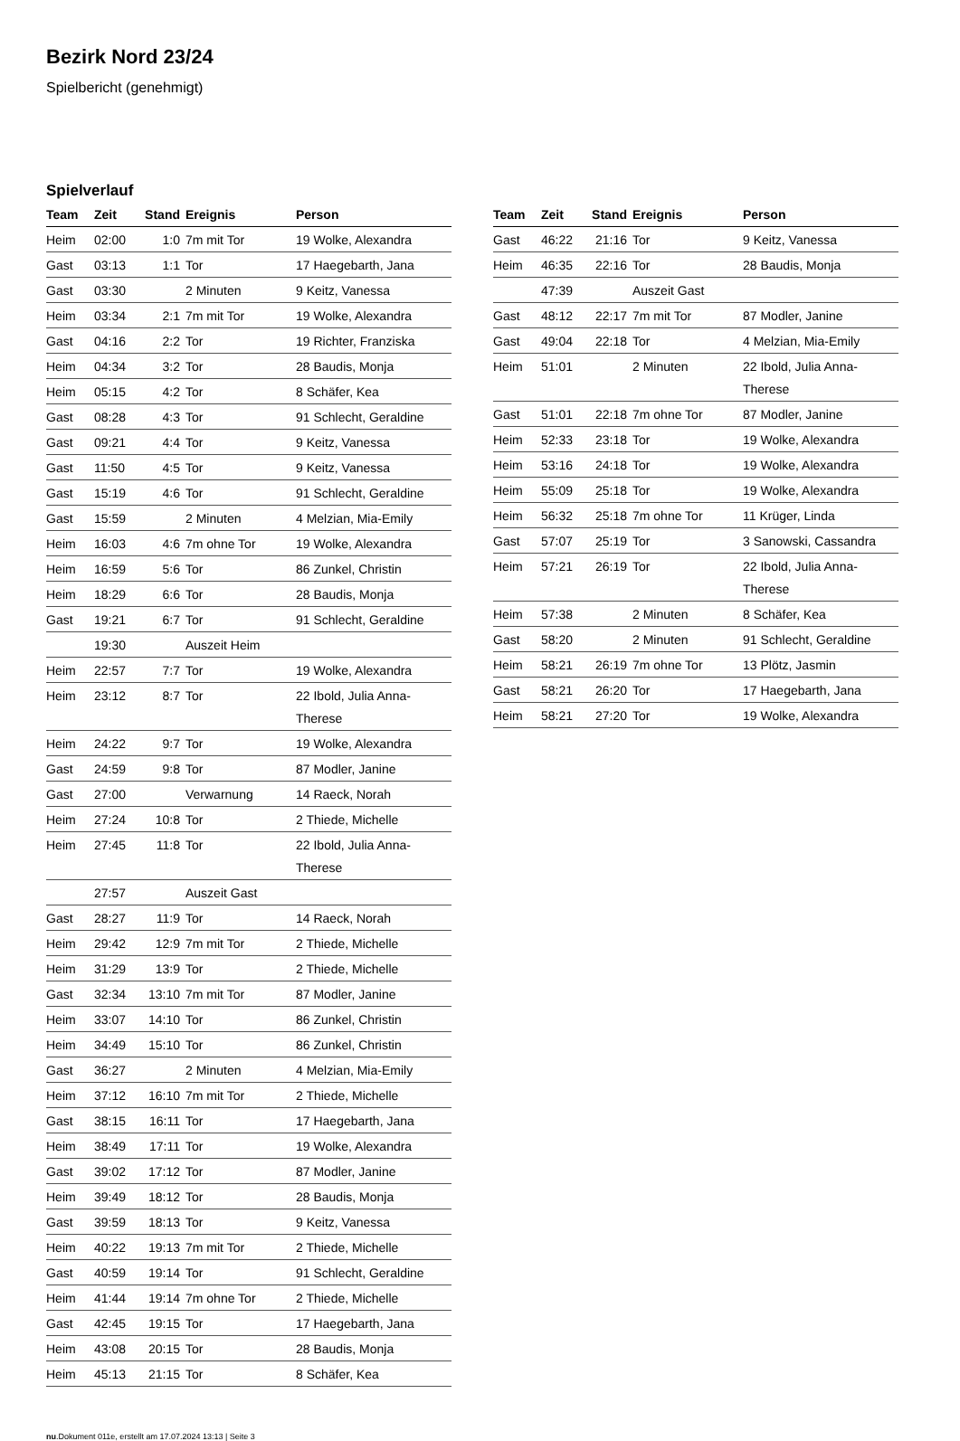Bezirk Nord 23/24
Spielbericht (genehmigt)
Spielverlauf
| Team | Zeit | Stand | Ereignis | Person |
| --- | --- | --- | --- | --- |
| Heim | 02:00 | 1:0 | 7m mit Tor | 19 Wolke, Alexandra |
| Gast | 03:13 | 1:1 | Tor | 17 Haegebarth, Jana |
| Gast | 03:30 | | 2 Minuten | 9 Keitz, Vanessa |
| Heim | 03:34 | 2:1 | 7m mit Tor | 19 Wolke, Alexandra |
| Gast | 04:16 | 2:2 | Tor | 19 Richter, Franziska |
| Heim | 04:34 | 3:2 | Tor | 28 Baudis, Monja |
| Heim | 05:15 | 4:2 | Tor | 8 Schäfer, Kea |
| Gast | 08:28 | 4:3 | Tor | 91 Schlecht, Geraldine |
| Gast | 09:21 | 4:4 | Tor | 9 Keitz, Vanessa |
| Gast | 11:50 | 4:5 | Tor | 9 Keitz, Vanessa |
| Gast | 15:19 | 4:6 | Tor | 91 Schlecht, Geraldine |
| Gast | 15:59 | | 2 Minuten | 4 Melzian, Mia-Emily |
| Heim | 16:03 | 4:6 | 7m ohne Tor | 19 Wolke, Alexandra |
| Heim | 16:59 | 5:6 | Tor | 86 Zunkel, Christin |
| Heim | 18:29 | 6:6 | Tor | 28 Baudis, Monja |
| Gast | 19:21 | 6:7 | Tor | 91 Schlecht, Geraldine |
| | 19:30 | | Auszeit Heim | |
| Heim | 22:57 | 7:7 | Tor | 19 Wolke, Alexandra |
| Heim | 23:12 | 8:7 | Tor | 22 Ibold, Julia Anna- Therese |
| Heim | 24:22 | 9:7 | Tor | 19 Wolke, Alexandra |
| Gast | 24:59 | 9:8 | Tor | 87 Modler, Janine |
| Gast | 27:00 | | Verwarnung | 14 Raeck, Norah |
| Heim | 27:24 | 10:8 | Tor | 2 Thiede, Michelle |
| Heim | 27:45 | 11:8 | Tor | 22 Ibold, Julia Anna- Therese |
| | 27:57 | | Auszeit Gast | |
| Gast | 28:27 | 11:9 | Tor | 14 Raeck, Norah |
| Heim | 29:42 | 12:9 | 7m mit Tor | 2 Thiede, Michelle |
| Heim | 31:29 | 13:9 | Tor | 2 Thiede, Michelle |
| Gast | 32:34 | 13:10 | 7m mit Tor | 87 Modler, Janine |
| Heim | 33:07 | 14:10 | Tor | 86 Zunkel, Christin |
| Heim | 34:49 | 15:10 | Tor | 86 Zunkel, Christin |
| Gast | 36:27 | | 2 Minuten | 4 Melzian, Mia-Emily |
| Heim | 37:12 | 16:10 | 7m mit Tor | 2 Thiede, Michelle |
| Gast | 38:15 | 16:11 | Tor | 17 Haegebarth, Jana |
| Heim | 38:49 | 17:11 | Tor | 19 Wolke, Alexandra |
| Gast | 39:02 | 17:12 | Tor | 87 Modler, Janine |
| Heim | 39:49 | 18:12 | Tor | 28 Baudis, Monja |
| Gast | 39:59 | 18:13 | Tor | 9 Keitz, Vanessa |
| Heim | 40:22 | 19:13 | 7m mit Tor | 2 Thiede, Michelle |
| Gast | 40:59 | 19:14 | Tor | 91 Schlecht, Geraldine |
| Heim | 41:44 | 19:14 | 7m ohne Tor | 2 Thiede, Michelle |
| Gast | 42:45 | 19:15 | Tor | 17 Haegebarth, Jana |
| Heim | 43:08 | 20:15 | Tor | 28 Baudis, Monja |
| Heim | 45:13 | 21:15 | Tor | 8 Schäfer, Kea |
| Team | Zeit | Stand | Ereignis | Person |
| --- | --- | --- | --- | --- |
| Gast | 46:22 | 21:16 | Tor | 9 Keitz, Vanessa |
| Heim | 46:35 | 22:16 | Tor | 28 Baudis, Monja |
| | 47:39 | | Auszeit Gast | |
| Gast | 48:12 | 22:17 | 7m mit Tor | 87 Modler, Janine |
| Gast | 49:04 | 22:18 | Tor | 4 Melzian, Mia-Emily |
| Heim | 51:01 | | 2 Minuten | 22 Ibold, Julia Anna- Therese |
| Gast | 51:01 | 22:18 | 7m ohne Tor | 87 Modler, Janine |
| Heim | 52:33 | 23:18 | Tor | 19 Wolke, Alexandra |
| Heim | 53:16 | 24:18 | Tor | 19 Wolke, Alexandra |
| Heim | 55:09 | 25:18 | Tor | 19 Wolke, Alexandra |
| Heim | 56:32 | 25:18 | 7m ohne Tor | 11 Krüger, Linda |
| Gast | 57:07 | 25:19 | Tor | 3 Sanowski, Cassandra |
| Heim | 57:21 | 26:19 | Tor | 22 Ibold, Julia Anna- Therese |
| Heim | 57:38 | | 2 Minuten | 8 Schäfer, Kea |
| Gast | 58:20 | | 2 Minuten | 91 Schlecht, Geraldine |
| Heim | 58:21 | 26:19 | 7m ohne Tor | 13 Plötz, Jasmin |
| Gast | 58:21 | 26:20 | Tor | 17 Haegebarth, Jana |
| Heim | 58:21 | 27:20 | Tor | 19 Wolke, Alexandra |
nu.Dokument 011e, erstellt am 17.07.2024 13:13 | Seite 3